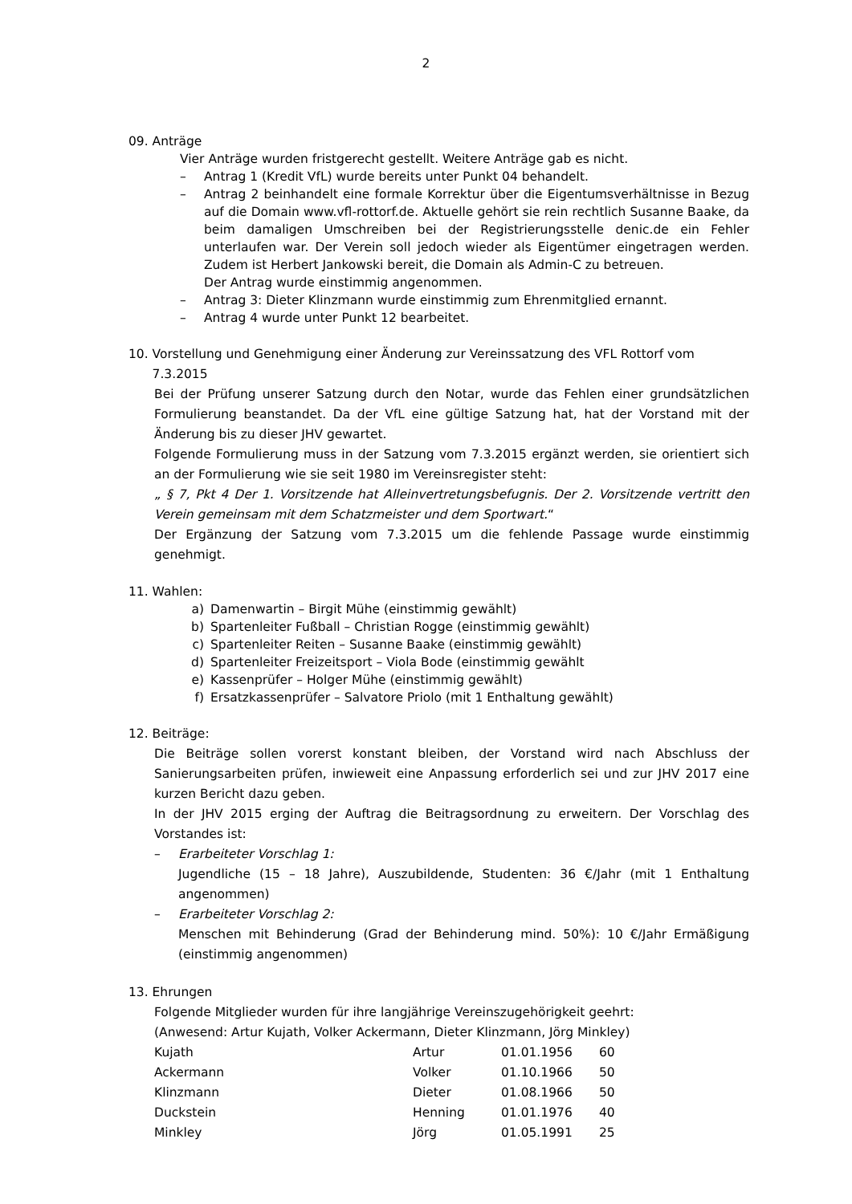2
09. Anträge
Vier Anträge wurden fristgerecht gestellt. Weitere Anträge gab es nicht.
– Antrag 1 (Kredit VfL) wurde bereits unter Punkt 04 behandelt.
– Antrag 2 beinhandelt eine formale Korrektur über die Eigentumsverhältnisse in Bezug auf die Domain www.vfl-rottorf.de. Aktuelle gehört sie rein rechtlich Susanne Baake, da beim damaligen Umschreiben bei der Registrierungsstelle denic.de ein Fehler unterlaufen war. Der Verein soll jedoch wieder als Eigentümer eingetragen werden. Zudem ist Herbert Jankowski bereit, die Domain als Admin-C zu betreuen.
Der Antrag wurde einstimmig angenommen.
– Antrag 3: Dieter Klinzmann wurde einstimmig zum Ehrenmitglied ernannt.
– Antrag 4 wurde unter Punkt 12 bearbeitet.
10. Vorstellung und Genehmigung einer Änderung zur Vereinssatzung des VFL Rottorf vom
7.3.2015
Bei der Prüfung unserer Satzung durch den Notar, wurde das Fehlen einer grundsätzlichen Formulierung beanstandet. Da der VfL eine gültige Satzung hat, hat der Vorstand mit der Änderung bis zu dieser JHV gewartet.
Folgende Formulierung muss in der Satzung vom 7.3.2015 ergänzt werden, sie orientiert sich an der Formulierung wie sie seit 1980 im Vereinsregister steht:
„ § 7, Pkt 4 Der 1. Vorsitzende hat Alleinvertretungsbefugnis. Der 2. Vorsitzende vertritt den Verein gemeinsam mit dem Schatzmeister und dem Sportwart.“
Der Ergänzung der Satzung vom 7.3.2015 um die fehlende Passage wurde einstimmig genehmigt.
11. Wahlen:
a) Damenwartin – Birgit Mühe (einstimmig gewählt)
b) Spartenleiter Fußball – Christian Rogge (einstimmig gewählt)
c) Spartenleiter Reiten – Susanne Baake (einstimmig gewählt)
d) Spartenleiter Freizeitsport – Viola Bode (einstimmig gewählt
e) Kassenprüfer – Holger Mühe (einstimmig gewählt)
f) Ersatzkassenprüfer – Salvatore Priolo (mit 1 Enthaltung gewählt)
12. Beiträge:
Die Beiträge sollen vorerst konstant bleiben, der Vorstand wird nach Abschluss der Sanierungsarbeiten prüfen, inwieweit eine Anpassung erforderlich sei und zur JHV 2017 eine kurzen Bericht dazu geben.
In der JHV 2015 erging der Auftrag die Beitragsordnung zu erweitern. Der Vorschlag des Vorstandes ist:
– Erarbeiteter Vorschlag 1:
Jugendliche (15 – 18 Jahre), Auszubildende, Studenten: 36 €/Jahr (mit 1 Enthaltung angenommen)
– Erarbeiteter Vorschlag 2:
Menschen mit Behinderung (Grad der Behinderung mind. 50%): 10 €/Jahr Ermäßigung (einstimmig angenommen)
13. Ehrungen
Folgende Mitglieder wurden für ihre langjährige Vereinszugehörigkeit geehrt:
(Anwesend: Artur Kujath, Volker Ackermann, Dieter Klinzmann, Jörg Minkley)
| Kujath | Artur | 01.01.1956 | 60 |
| Ackermann | Volker | 01.10.1966 | 50 |
| Klinzmann | Dieter | 01.08.1966 | 50 |
| Duckstein | Henning | 01.01.1976 | 40 |
| Minkley | Jörg | 01.05.1991 | 25 |